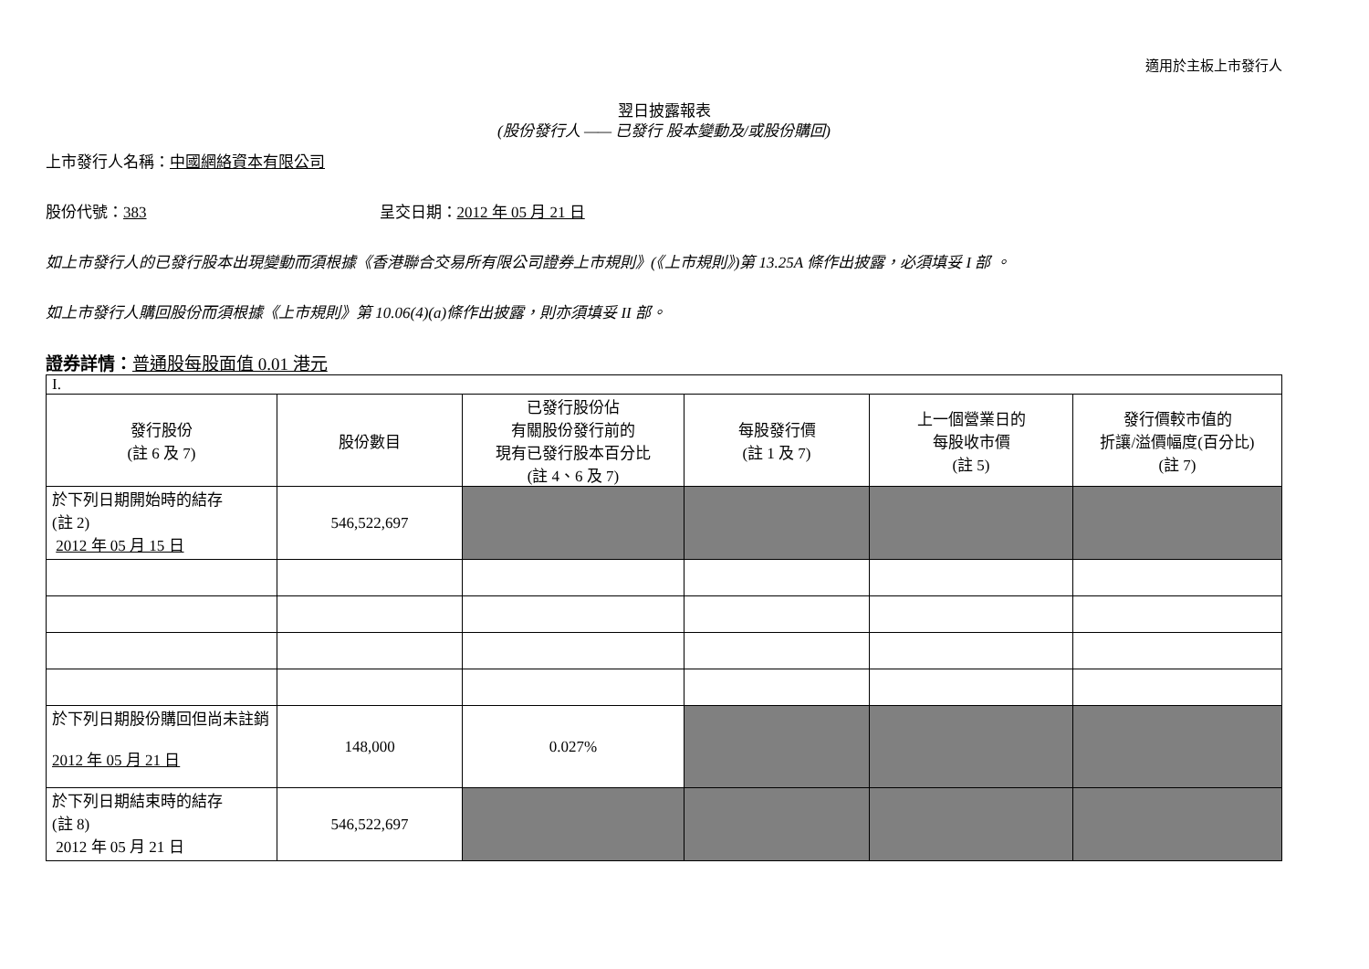適用於主板上市發行人
翌日披露報表
(股份發行人 —— 已發行 股本變動及/或股份購回)
上市發行人名稱：中國網絡資本有限公司
股份代號：383 呈交日期：2012 年 05 月 21 日
如上市發行人的已發行股本出現變動而須根據《香港聯合交易所有限公司證券上市規則》(《上市規則》)第 13.25A 條作出披露，必須填妥 I 部 。
如上市發行人購回股份而須根據《上市規則》第 10.06(4)(a)條作出披露，則亦須填妥 II 部。
證券詳情：普通股每股面值 0.01 港元
| I. | | | | | |
| 發行股份 (註 6 及 7) | 股份數目 | 已發行股份佔 有關股份發行前的 現有已發行股本百分比 (註 4、6 及 7) | 每股發行價 (註 1 及 7) | 上一個營業日的 每股收市價 (註 5) | 發行價較市值的 折讓/溢價幅度(百分比) (註 7) |
| 於下列日期開始時的結存 (註 2) 2012 年 05 月 15 日 | 546,522,697 | | | | |
| 於下列日期股份購回但尚未註銷 2012 年 05 月 21 日 | 148,000 | 0.027% | | | |
| 於下列日期結束時的結存 (註 8) 2012 年 05 月 21 日 | 546,522,697 | | | | |